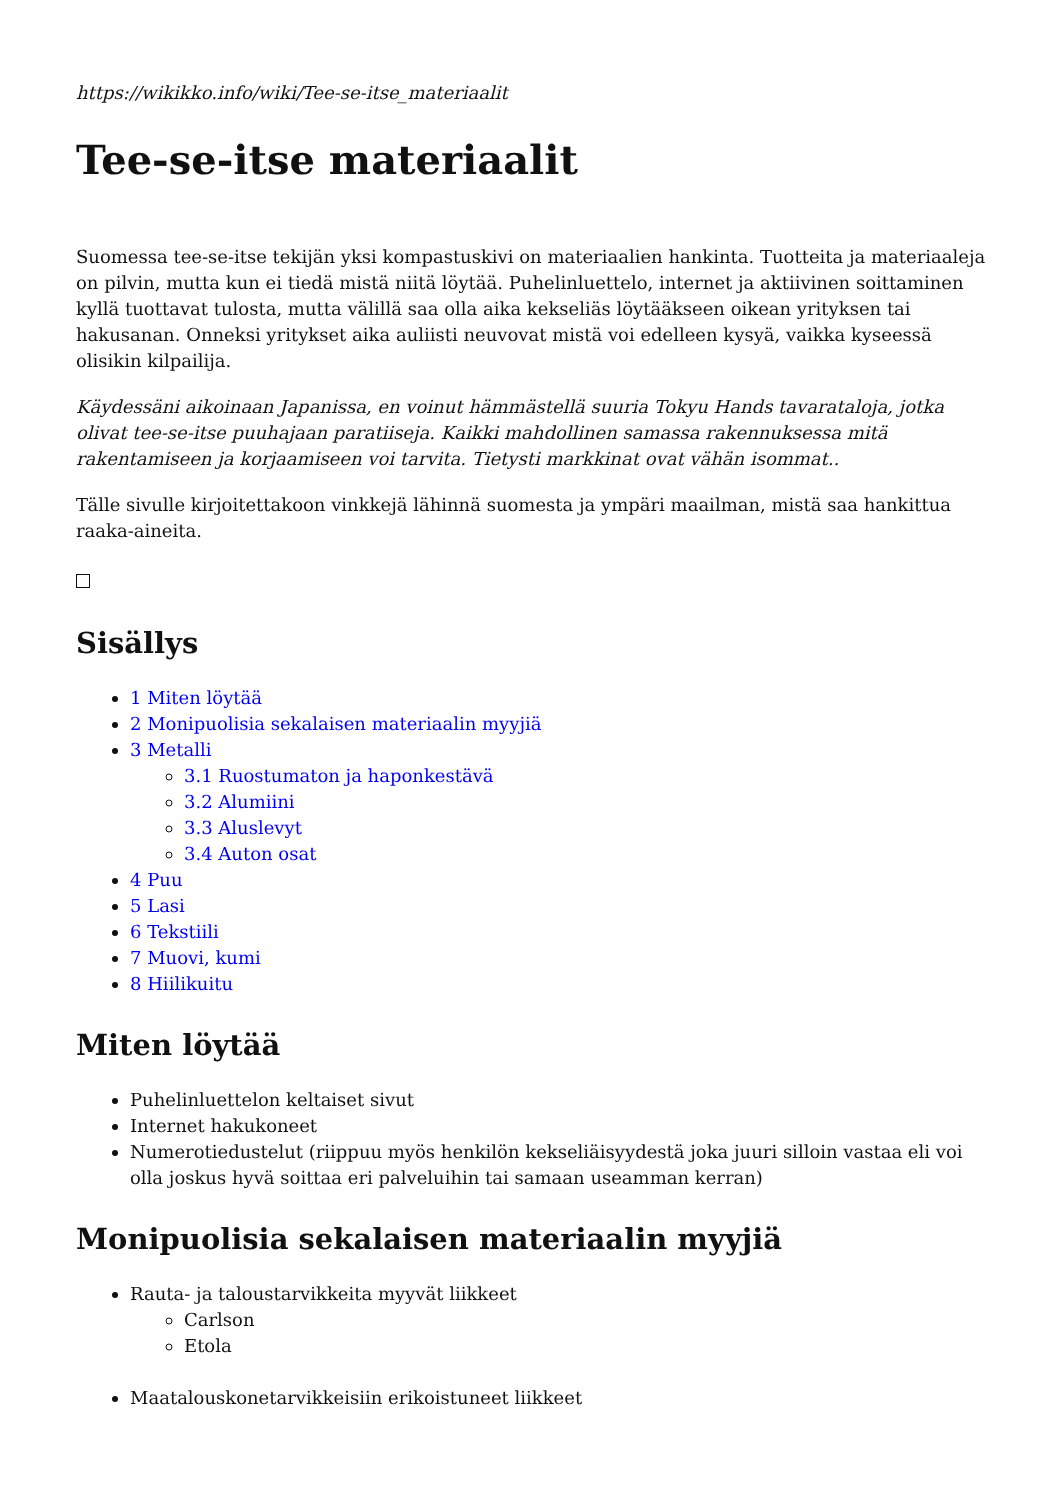https://wikikko.info/wiki/Tee-se-itse_materiaalit
Tee-se-itse materiaalit
Suomessa tee-se-itse tekijän yksi kompastuskivi on materiaalien hankinta. Tuotteita ja materiaaleja on pilvin, mutta kun ei tiedä mistä niitä löytää. Puhelinluettelo, internet ja aktiivinen soittaminen kyllä tuottavat tulosta, mutta välillä saa olla aika kekseliäs löytääkseen oikean yrityksen tai hakusanan. Onneksi yritykset aika auliisti neuvovat mistä voi edelleen kysyä, vaikka kyseessä olisikin kilpailija.
Käydessäni aikoinaan Japanissa, en voinut hämmästellä suuria Tokyu Hands tavarataloja, jotka olivat tee-se-itse puuhajaan paratiiseja. Kaikki mahdollinen samassa rakennuksessa mitä rakentamiseen ja korjaamiseen voi tarvita. Tietysti markkinat ovat vähän isommat..
Tälle sivulle kirjoitettakoon vinkkejä lähinnä suomesta ja ympäri maailman, mistä saa hankittua raaka-aineita.
Sisällys
1 Miten löytää
2 Monipuolisia sekalaisen materiaalin myyjiä
3 Metalli
3.1 Ruostumaton ja haponkestävä
3.2 Alumiini
3.3 Aluslevyt
3.4 Auton osat
4 Puu
5 Lasi
6 Tekstiili
7 Muovi, kumi
8 Hiilikuitu
Miten löytää
Puhelinluettelon keltaiset sivut
Internet hakukoneet
Numerotiedustelut (riippuu myös henkilön kekseliäisyydestä joka juuri silloin vastaa eli voi olla joskus hyvä soittaa eri palveluihin tai samaan useamman kerran)
Monipuolisia sekalaisen materiaalin myyjiä
Rauta- ja taloustarvikkeita myyvät liikkeet
Carlson
Etola
Maatalouskonetarvikkeisiin erikoistuneet liikkeet